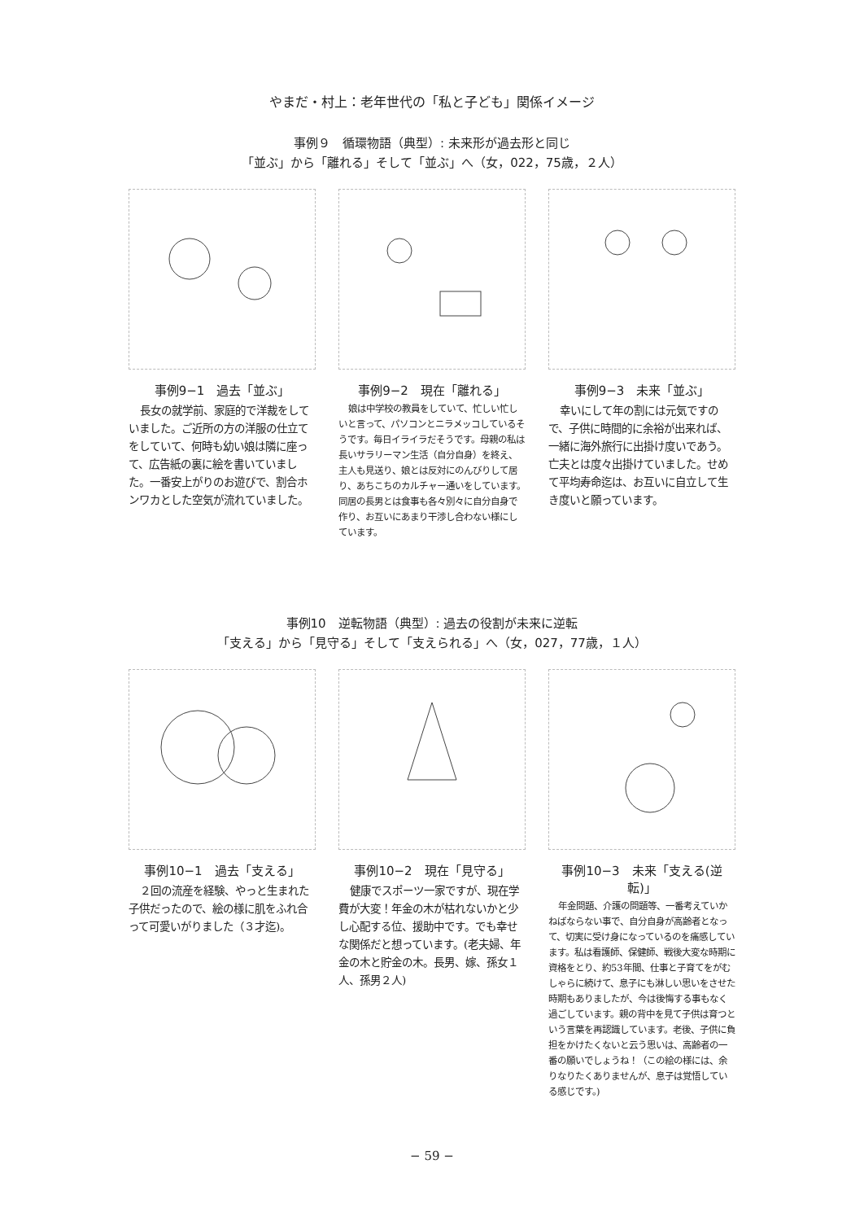やまだ・村上：老年世代の「私と子ども」関係イメージ
事例９　循環物語（典型）: 未来形が過去形と同じ
「並ぶ」から「離れる」そして「並ぶ」へ（女，022，75歳，２人）
事例9−1　過去「並ぶ」
長女の就学前、家庭的で洋裁をしていました。ご近所の方の洋服の仕立てをしていて、何時も幼い娘は隣に座って、広告紙の裏に絵を書いていました。一番安上がりのお遊びで、割合ホンワカとした空気が流れていました。
事例9−2　現在「離れる」
娘は中学校の教員をしていて、忙しい忙しいと言って、パソコンとニラメッコしているそうです。毎日イライラだそうです。母親の私は長いサラリーマン生活（自分自身）を終え、主人も見送り、娘とは反対にのんびりして居り、あちこちのカルチャー通いをしています。同居の長男とは食事も各々別々に自分自身で作り、お互いにあまり干渉し合わない様にしています。
事例9−3　未来「並ぶ」
幸いにして年の割には元気ですので、子供に時間的に余裕が出来れば、一緒に海外旅行に出掛け度いであう。亡夫とは度々出掛けていました。せめて平均寿命迄は、お互いに自立して生き度いと願っています。
事例10　逆転物語（典型）: 過去の役割が未来に逆転
「支える」から「見守る」そして「支えられる」へ（女，027，77歳，１人）
事例10−1　過去「支える」
２回の流産を経験、やっと生まれた子供だったので、絵の様に肌をふれ合って可愛いがりました（３才迄)。
事例10−2　現在「見守る」
健康でスポーツ一家ですが、現在学費が大変！年金の木が枯れないかと少し心配する位、援助中です。でも幸せな関係だと想っています。(老夫婦、年金の木と貯金の木。長男、嫁、孫女１人、孫男２人)
事例10−3　未来「支える(逆転)」
年金問題、介護の問題等、一番考えていかねばならない事で、自分自身が高齢者となって、切実に受け身になっているのを痛感しています。私は看護師、保健師、戦後大変な時期に資格をとり、約53年間、仕事と子育てをがむしゃらに続けて、息子にも淋しい思いをさせた時期もありましたが、今は後悔する事もなく過ごしています。親の背中を見て子供は育つという言葉を再認識しています。老後、子供に負担をかけたくないと云う思いは、高齢者の一番の願いでしょうね！（この絵の様には、余りなりたくありませんが、息子は覚悟している感じです。)
− 59 −